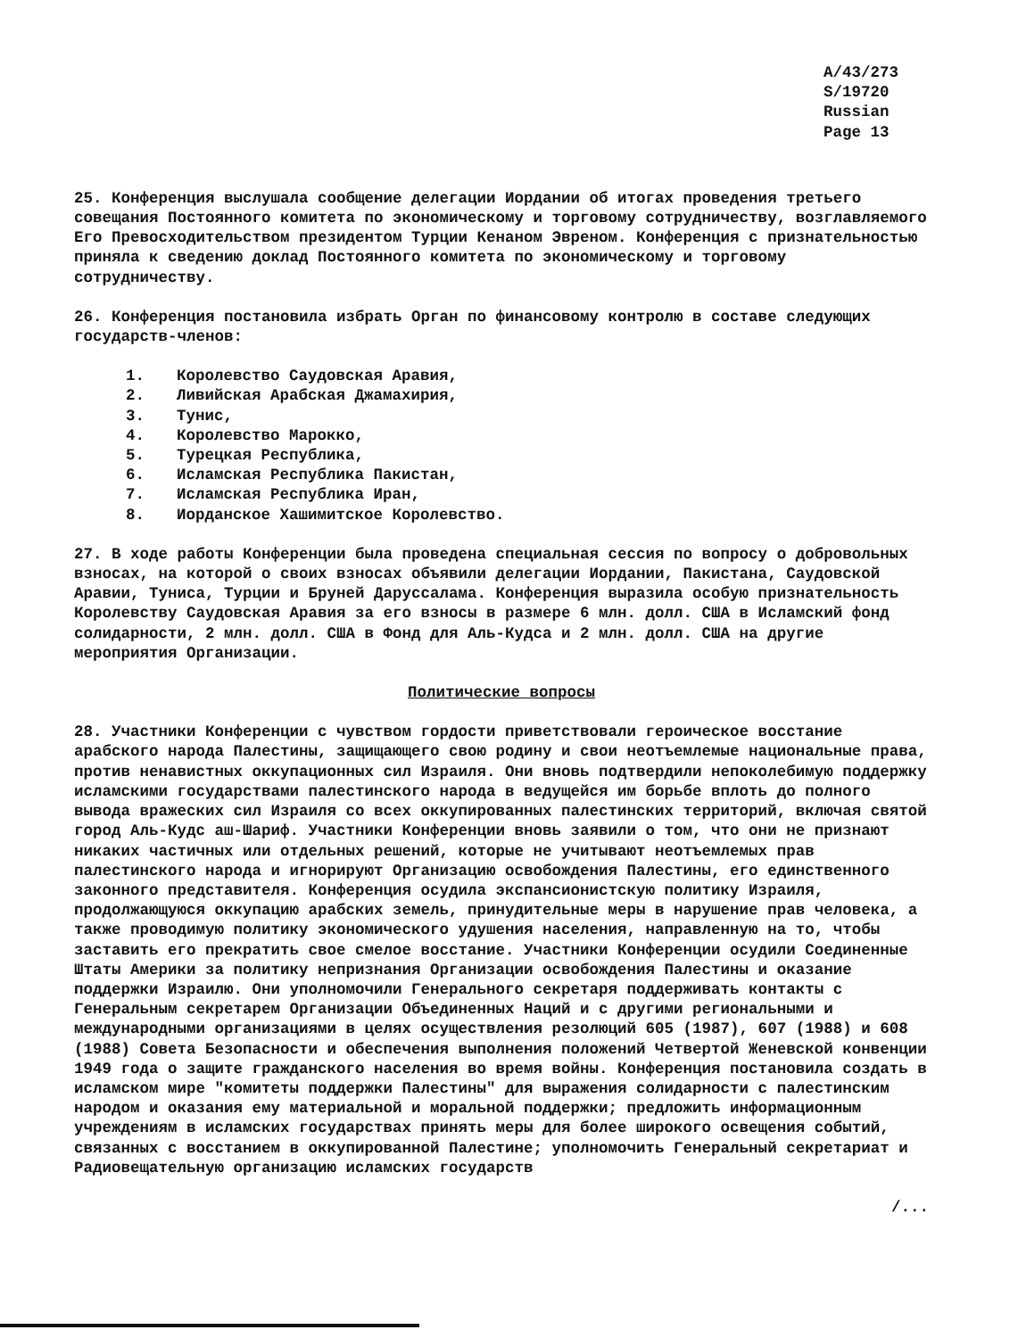A/43/273
S/19720
Russian
Page 13
25. Конференция выслушала сообщение делегации Иордании об итогах проведения третьего совещания Постоянного комитета по экономическому и торговому сотрудничеству, возглавляемого Его Превосходительством президентом Турции Кенаном Эвреном. Конференция с признательностью приняла к сведению доклад Постоянного комитета по экономическому и торговому сотрудничеству.
26. Конференция постановила избрать Орган по финансовому контролю в составе следующих государств-членов:
1. Королевство Саудовская Аравия,
2. Ливийская Арабская Джамахирия,
3. Тунис,
4. Королевство Марокко,
5. Турецкая Республика,
6. Исламская Республика Пакистан,
7. Исламская Республика Иран,
8. Иорданское Хашимитское Королевство.
27. В ходе работы Конференции была проведена специальная сессия по вопросу о добровольных взносах, на которой о своих взносах объявили делегации Иордании, Пакистана, Саудовской Аравии, Туниса, Турции и Бруней Даруссалама. Конференция выразила особую признательность Королевству Саудовская Аравия за его взносы в размере 6 млн. долл. США в Исламский фонд солидарности, 2 млн. долл. США в Фонд для Аль-Кудса и 2 млн. долл. США на другие мероприятия Организации.
Политические вопросы
28. Участники Конференции с чувством гордости приветствовали героическое восстание арабского народа Палестины, защищающего свою родину и свои неотъемлемые национальные права, против ненавистных оккупационных сил Израиля. Они вновь подтвердили непоколебимую поддержку исламскими государствами палестинского народа в ведущейся им борьбе вплоть до полного вывода вражеских сил Израиля со всех оккупированных палестинских территорий, включая святой город Аль-Кудс аш-Шариф. Участники Конференции вновь заявили о том, что они не признают никаких частичных или отдельных решений, которые не учитывают неотъемлемых прав палестинского народа и игнорируют Организацию освобождения Палестины, его единственного законного представителя. Конференция осудила экспансионистскую политику Израиля, продолжающуюся оккупацию арабских земель, принудительные меры в нарушение прав человека, а также проводимую политику экономического удушения населения, направленную на то, чтобы заставить его прекратить свое смелое восстание. Участники Конференции осудили Соединенные Штаты Америки за политику непризнания Организации освобождения Палестины и оказание поддержки Израилю. Они уполномочили Генерального секретаря поддерживать контакты с Генеральным секретарем Организации Объединенных Наций и с другими региональными и международными организациями в целях осуществления резолюций 605 (1987), 607 (1988) и 608 (1988) Совета Безопасности и обеспечения выполнения положений Четвертой Женевской конвенции 1949 года о защите гражданского населения во время войны. Конференция постановила создать в исламском мире "комитеты поддержки Палестины" для выражения солидарности с палестинским народом и оказания ему материальной и моральной поддержки; предложить информационным учреждениям в исламских государствах принять меры для более широкого освещения событий, связанных с восстанием в оккупированной Палестине; уполномочить Генеральный секретариат и Радиовещательную организацию исламских государств
/...